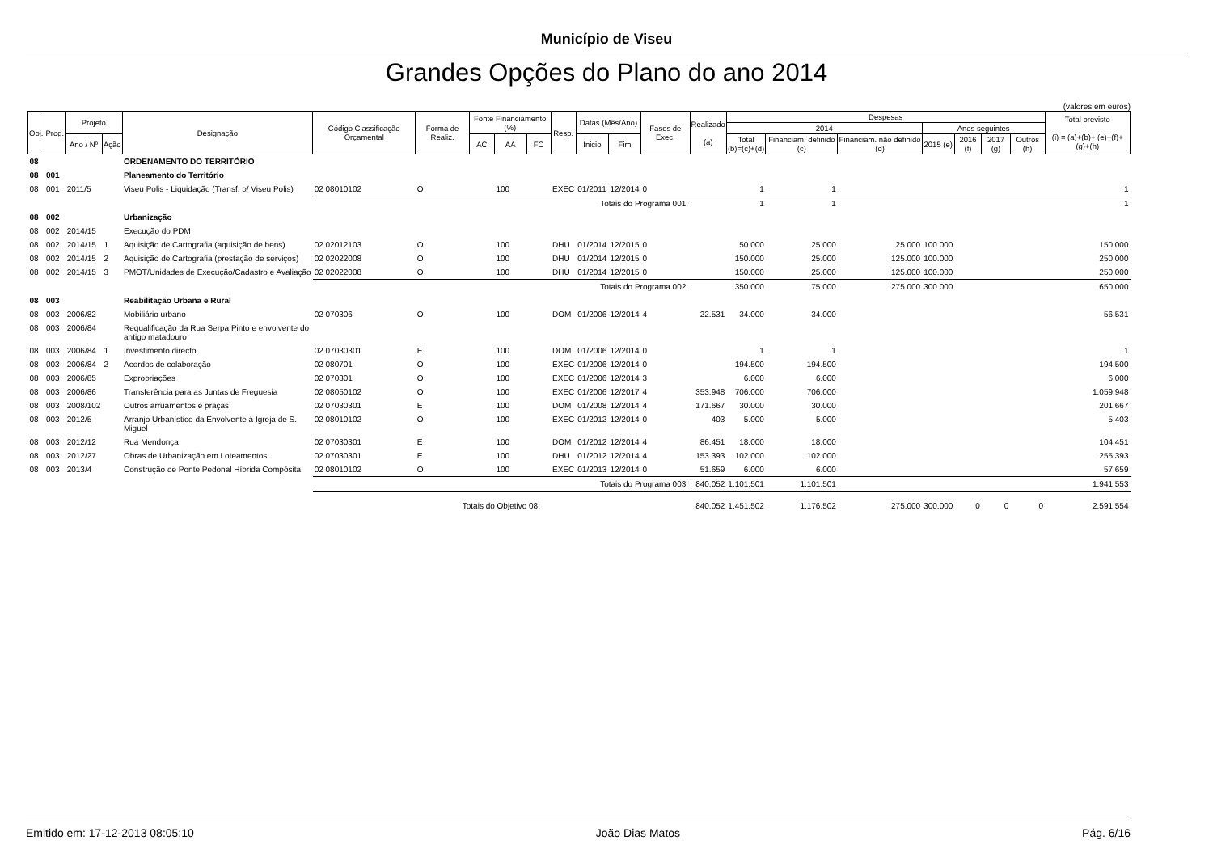Município de Viseu
Grandes Opções do Plano do ano 2014
(valores em euros)
| Obj. | Prog. | Projeto | | Designação | Código Classificação Orçamental | Forma de Realiz. | Fonte Financiamento (%) | | | Resp. | Datas (Mês/Ano) | | Fases de Exec. | Realizado (a) | Despesas | | | | | | | Total previsto (i) = (a)+(b)+ (e)+(f)+(g)+(h) |
| --- | --- | --- | --- | --- | --- | --- | --- | --- | --- | --- | --- | --- | --- | --- | --- | --- | --- | --- | --- | --- | --- | --- |
| | | | | | | | | | | | | | | | 2014 | | | Anos seguintes | | | | |
| | | Ano / Nº | Ação | | | | AC | AA | FC | | Inicio | Fim | | | Total (b)=(c)+(d) | Financiam. definido (c) | Financiam. não definido (d) | 2015 (e) | 2016 (f) | 2017 (g) | Outros (h) | |
| 08 | | | | ORDENAMENTO DO TERRITÓRIO | | | | | | | | | | | | | | | | | | |
| 08 | 001 | | | Planeamento do Território | | | | | | | | | | | | | | | | | | |
| 08 | 001 | 2011/5 | | Viseu Polis - Liquidação (Transf. p/ Viseu Polis) | 02 08010102 | O | | 100 | | EXEC | 01/2011 | 12/2014 | 0 | | 1 | 1 | | | | | | 1 |
| | | | | | Totais do Programa 001: | | | | | | | | | | 1 | 1 | | | | | | 1 |
| 08 | 002 | | | Urbanização | | | | | | | | | | | | | | | | | | |
| 08 | 002 | 2014/15 | | Execução do PDM | | | | | | | | | | | | | | | | | | |
| 08 | 002 | 2014/15 | 1 | Aquisição de Cartografia (aquisição de bens) | 02 02012103 | O | | 100 | | DHU | 01/2014 | 12/2015 | 0 | | 50.000 | 25.000 | 25.000 | 100.000 | | | | 150.000 |
| 08 | 002 | 2014/15 | 2 | Aquisição de Cartografia (prestação de serviços) | 02 02022008 | O | | 100 | | DHU | 01/2014 | 12/2015 | 0 | | 150.000 | 25.000 | 125.000 | 100.000 | | | | 250.000 |
| 08 | 002 | 2014/15 | 3 | PMOT/Unidades de Execução/Cadastro e Avaliação | 02 02022008 | O | | 100 | | DHU | 01/2014 | 12/2015 | 0 | | 150.000 | 25.000 | 125.000 | 100.000 | | | | 250.000 |
| | | | | | Totais do Programa 002: | | | | | | | | | | 350.000 | 75.000 | 275.000 | 300.000 | | | | 650.000 |
| 08 | 003 | | | Reabilitação Urbana e Rural | | | | | | | | | | | | | | | | | | |
| 08 | 003 | 2006/82 | | Mobiliário urbano | 02 070306 | O | | 100 | | DOM | 01/2006 | 12/2014 | 4 | 22.531 | 34.000 | 34.000 | | | | | | 56.531 |
| 08 | 003 | 2006/84 | | Requalificação da Rua Serpa Pinto e envolvente do antigo matadouro | | | | | | | | | | | | | | | | | | |
| 08 | 003 | 2006/84 | 1 | Investimento directo | 02 07030301 | E | | 100 | | DOM | 01/2006 | 12/2014 | 0 | | 1 | 1 | | | | | | 1 |
| 08 | 003 | 2006/84 | 2 | Acordos de colaboração | 02 080701 | O | | 100 | | EXEC | 01/2006 | 12/2014 | 0 | | 194.500 | 194.500 | | | | | | 194.500 |
| 08 | 003 | 2006/85 | | Expropriações | 02 070301 | O | | 100 | | EXEC | 01/2006 | 12/2014 | 3 | | 6.000 | 6.000 | | | | | | 6.000 |
| 08 | 003 | 2006/86 | | Transferência para as Juntas de Freguesia | 02 08050102 | O | | 100 | | EXEC | 01/2006 | 12/2017 | 4 | 353.948 | 706.000 | 706.000 | | | | | | 1.059.948 |
| 08 | 003 | 2008/102 | | Outros arruamentos e praças | 02 07030301 | E | | 100 | | DOM | 01/2008 | 12/2014 | 4 | 171.667 | 30.000 | 30.000 | | | | | | 201.667 |
| 08 | 003 | 2012/5 | | Arranjo Urbanístico da Envolvente à Igreja de S. Miguel | 02 08010102 | O | | 100 | | EXEC | 01/2012 | 12/2014 | 0 | 403 | 5.000 | 5.000 | | | | | | 5.403 |
| 08 | 003 | 2012/12 | | Rua Mendonça | 02 07030301 | E | | 100 | | DOM | 01/2012 | 12/2014 | 4 | 86.451 | 18.000 | 18.000 | | | | | | 104.451 |
| 08 | 003 | 2012/27 | | Obras de Urbanização em Loteamentos | 02 07030301 | E | | 100 | | DHU | 01/2012 | 12/2014 | 4 | 153.393 | 102.000 | 102.000 | | | | | | 255.393 |
| 08 | 003 | 2013/4 | | Construção de Ponte Pedonal Híbrida Compósita | 02 08010102 | O | | 100 | | EXEC | 01/2013 | 12/2014 | 0 | 51.659 | 6.000 | 6.000 | | | | | | 57.659 |
| | | | | | Totais do Programa 003: | | | | | | | | | 840.052 | 1.101.501 | 1.101.501 | | | | | | 1.941.553 |
| | | | | | Totais do Objetivo 08: | | | | | | | | | 840.052 | 1.451.502 | 1.176.502 | 275.000 | 300.000 | 0 | 0 | 0 | 2.591.554 |
Emitido em: 17-12-2013 08:05:10 João Dias Matos Pág. 6/16